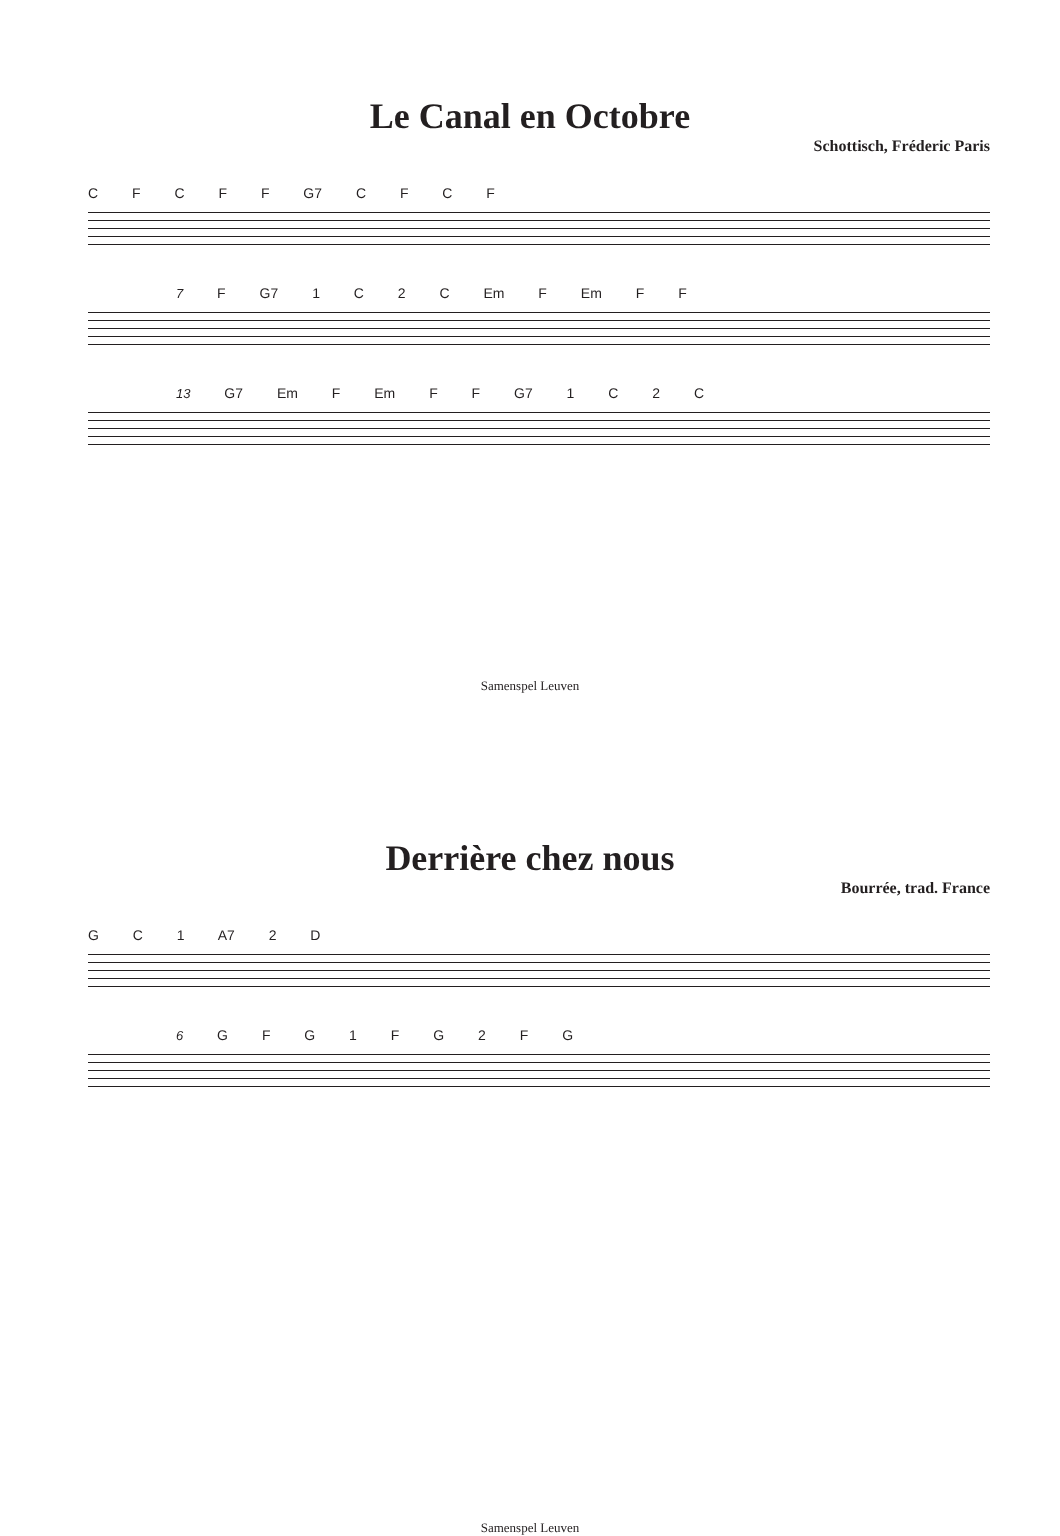Le Canal en Octobre
Schottisch, Fréderic Paris
C F C F F G7 C F C F
7 F G7 1 C 2 C Em F Em F F
13 G7 Em F Em F F G7 1 C 2 C
Samenspel Leuven
Derrière chez nous
Bourrée, trad. France
G C 1 A7 2 D
6 G F G 1 F G 2 F G
Samenspel Leuven